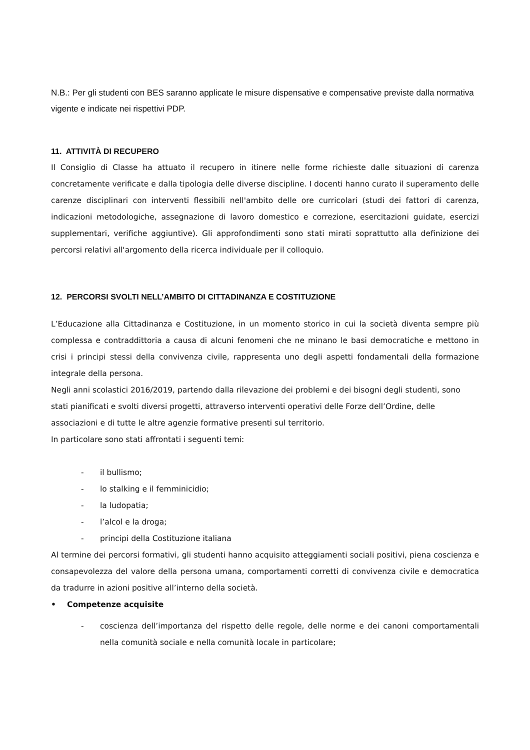N.B.: Per gli studenti con BES saranno applicate le misure dispensative e compensative previste dalla normativa vigente e indicate nei rispettivi PDP.
11. ATTIVITÀ DI RECUPERO
Il Consiglio di Classe ha attuato il recupero in itinere nelle forme richieste dalle situazioni di carenza concretamente verificate e dalla tipologia delle diverse discipline. I docenti hanno curato il superamento delle carenze disciplinari con interventi flessibili nell'ambito delle ore curricolari (studi dei fattori di carenza, indicazioni metodologiche, assegnazione di lavoro domestico e correzione, esercitazioni guidate, esercizi supplementari, verifiche aggiuntive). Gli approfondimenti sono stati mirati soprattutto alla definizione dei percorsi relativi all'argomento della ricerca individuale per il colloquio.
12. PERCORSI SVOLTI NELL’AMBITO DI CITTADINANZA E COSTITUZIONE
L’Educazione alla Cittadinanza e Costituzione, in un momento storico in cui la società diventa sempre più complessa e contraddittoria a causa di alcuni fenomeni che ne minano le basi democratiche e mettono in crisi i principi stessi della convivenza civile, rappresenta uno degli aspetti fondamentali della formazione integrale della persona.
Negli anni scolastici 2016/2019, partendo dalla rilevazione dei problemi e dei bisogni degli studenti, sono stati pianificati e svolti diversi progetti, attraverso interventi operativi delle Forze dell’Ordine, delle associazioni e di tutte le altre agenzie formative presenti sul territorio.
In particolare sono stati affrontati i seguenti temi:
- il bullismo;
- lo stalking e il femminicidio;
- la ludopatia;
- l’alcol e la droga;
- principi della Costituzione italiana
Al termine dei percorsi formativi, gli studenti hanno acquisito atteggiamenti sociali positivi, piena coscienza e consapevolezza del valore della persona umana, comportamenti corretti di convivenza civile e democratica da tradurre in azioni positive all’interno della società.
• Competenze acquisite
- coscienza dell’importanza del rispetto delle regole, delle norme e dei canoni comportamentali nella comunità sociale e nella comunità locale in particolare;